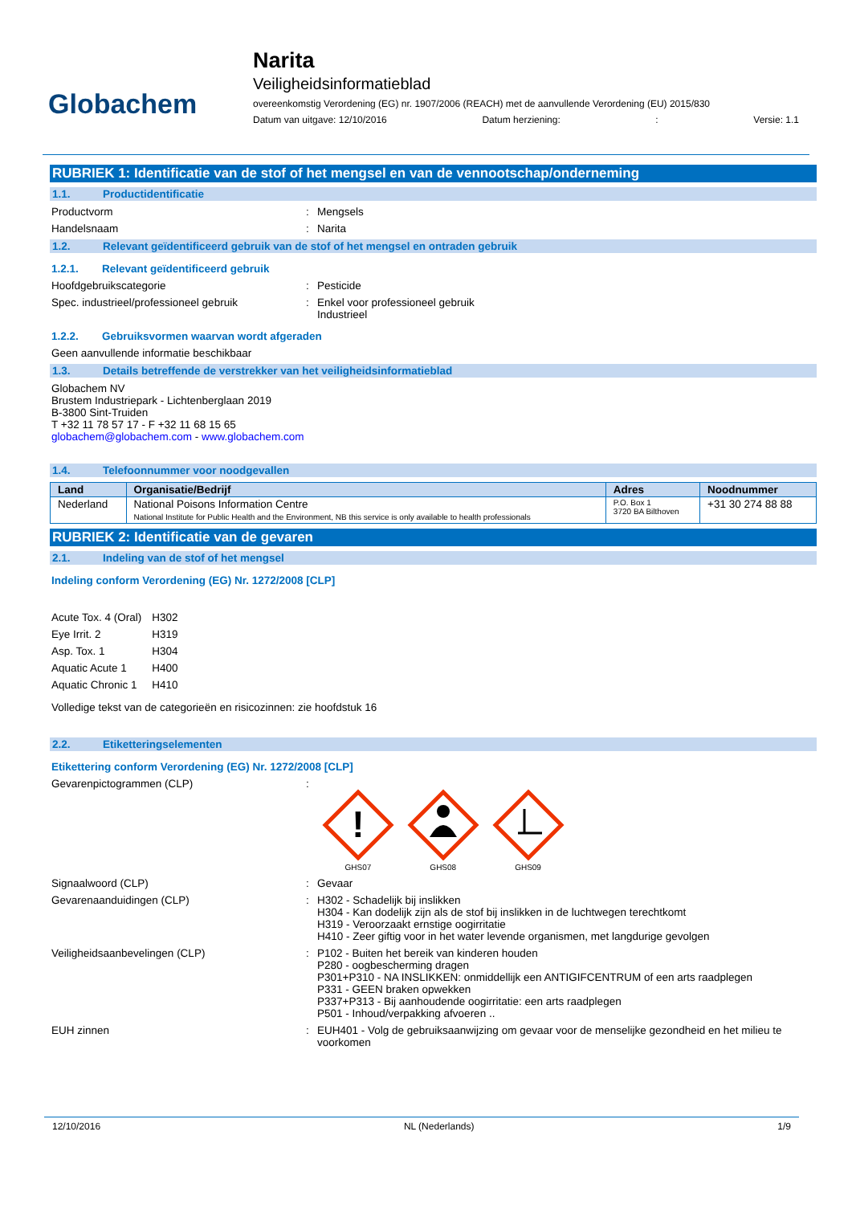Globachem
Narita
Veiligheidsinformatieblad
overeenkomstig Verordening (EG) nr. 1907/2006 (REACH) met de aanvullende Verordening (EU) 2015/830
Datum van uitgave: 12/10/2016 Datum herziening:: Versie: 1.1
RUBRIEK 1: Identificatie van de stof of het mengsel en van de vennootschap/onderneming
1.1. Productidentificatie
Productvorm : Mengsels
Handelsnaam : Narita
1.2. Relevant geïdentificeerd gebruik van de stof of het mengsel en ontraden gebruik
1.2.1. Relevant geïdentificeerd gebruik
Hoofdgebruikscategorie : Pesticide
Spec. industrieel/professioneel gebruik : Enkel voor professioneel gebruik
Industrieel
1.2.2. Gebruiksvormen waarvan wordt afgeraden
Geen aanvullende informatie beschikbaar
1.3. Details betreffende de verstrekker van het veiligheidsinformatieblad
Globachem NV
Brustem Industriepark - Lichtenberglaan 2019
B-3800 Sint-Truiden
T +32 11 78 57 17 - F +32 11 68 15 65
globachem@globachem.com - www.globachem.com
1.4. Telefoonnummer voor noodgevallen
| Land | Organisatie/Bedrijf | Adres | Noodnummer |
| --- | --- | --- | --- |
| Nederland | National Poisons Information Centre National Institute for Public Health and the Environment, NB this service is only available to health professionals | P.O. Box 1 3720 BA Bilthoven | +31 30 274 88 88 |
RUBRIEK 2: Identificatie van de gevaren
2.1. Indeling van de stof of het mengsel
Indeling conform Verordening (EG) Nr. 1272/2008 [CLP]
| Acute Tox. 4 (Oral) | H302 |
| Eye Irrit. 2 | H319 |
| Asp. Tox. 1 | H304 |
| Aquatic Acute 1 | H400 |
| Aquatic Chronic 1 | H410 |
Volledige tekst van de categorieën en risicozinnen: zie hoofdstuk 16
2.2. Etiketteringselementen
Etikettering conform Verordening (EG) Nr. 1272/2008 [CLP]
Gevarenpictogrammen (CLP) :
!
GHS07
GHS08
GHS09
Signaalwoord (CLP) : Gevaar
Gevarenaanduidingen (CLP) : H302 - Schadelijk bij inslikken
H304 - Kan dodelijk zijn als de stof bij inslikken in de luchtwegen terechtkomt
H319 - Veroorzaakt ernstige oogirritatie
H410 - Zeer giftig voor in het water levende organismen, met langdurige gevolgen
Veiligheidsaanbevelingen (CLP) : P102 - Buiten het bereik van kinderen houden
P280 - oogbescherming dragen
P301+P310 - NA INSLIKKEN: onmiddellijk een ANTIGIFCENTRUM of een arts raadplegen
P331 - GEEN braken opwekken
P337+P313 - Bij aanhoudende oogirritatie: een arts raadplegen
P501 - Inhoud/verpakking afvoeren ..
EUH zinnen : EUH401 - Volg de gebruiksaanwijzing om gevaar voor de menselijke gezondheid en het milieu te voorkomen
12/10/2016 NL (Nederlands) 1/9